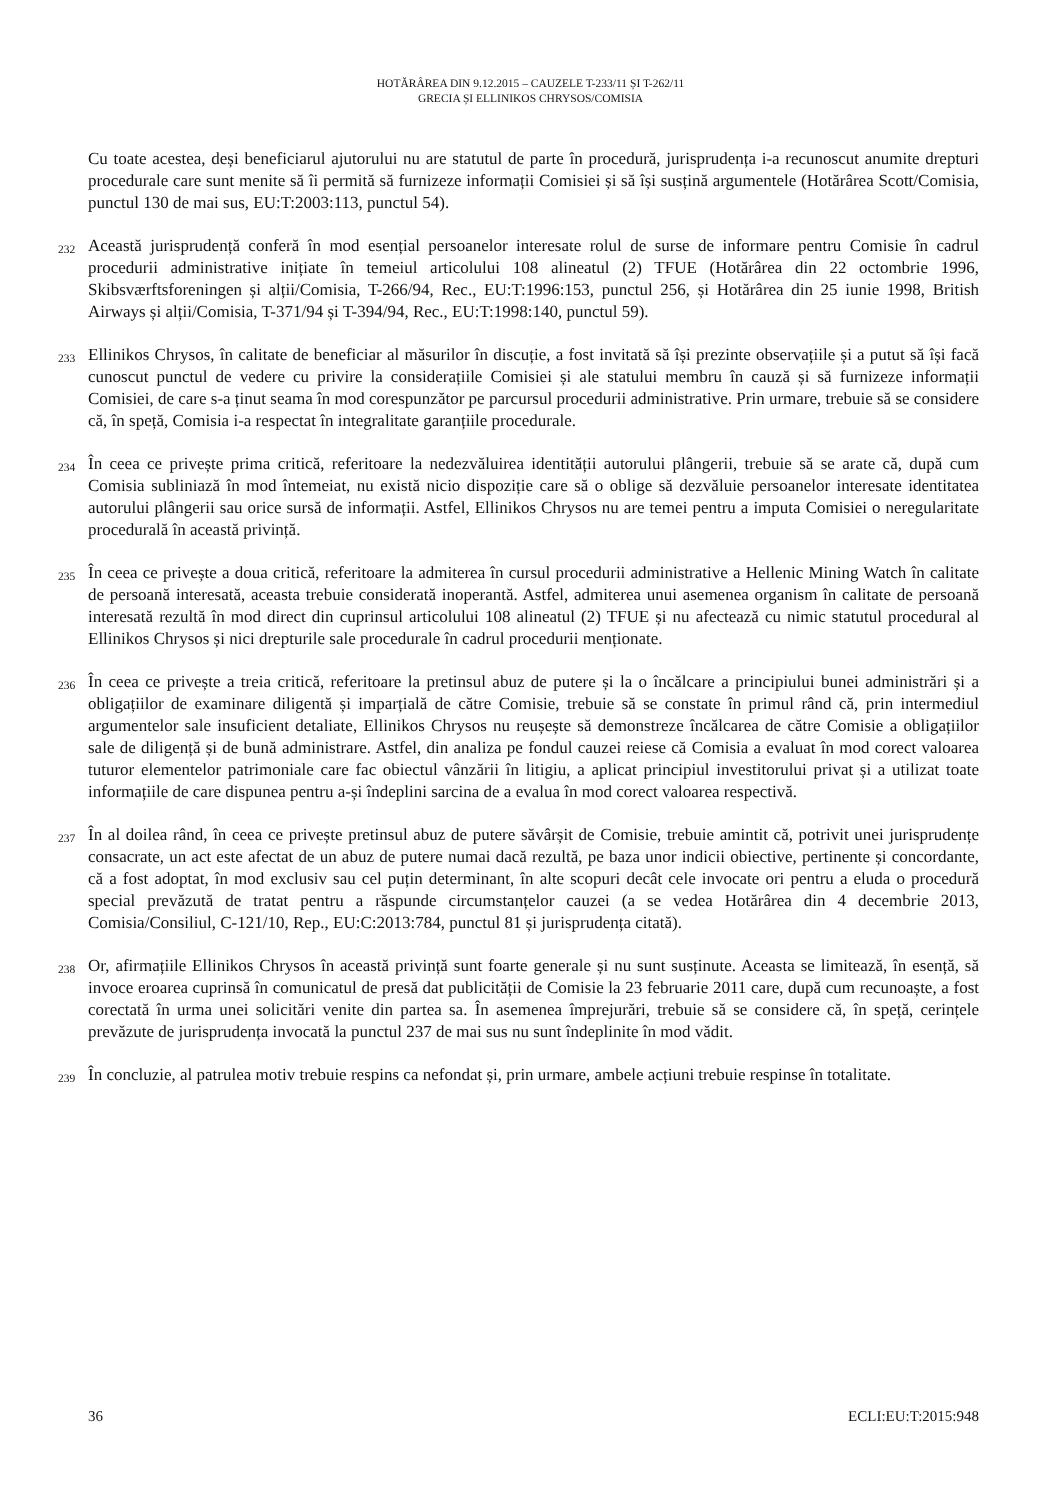HOTĂRÂREA DIN 9.12.2015 – CAUZELE T-233/11 ȘI T-262/11
GRECIA ȘI ELLINIKOS CHRYSOS/COMISIA
Cu toate acestea, deși beneficiarul ajutorului nu are statutul de parte în procedură, jurisprudența i-a recunoscut anumite drepturi procedurale care sunt menite să îi permită să furnizeze informații Comisiei și să își susțină argumentele (Hotărârea Scott/Comisia, punctul 130 de mai sus, EU:T:2003:113, punctul 54).
232
Această jurisprudență conferă în mod esențial persoanelor interesate rolul de surse de informare pentru Comisie în cadrul procedurii administrative inițiate în temeiul articolului 108 alineatul (2) TFUE (Hotărârea din 22 octombrie 1996, Skibsværftsforeningen și alții/Comisia, T-266/94, Rec., EU:T:1996:153, punctul 256, și Hotărârea din 25 iunie 1998, British Airways și alții/Comisia, T-371/94 și T-394/94, Rec., EU:T:1998:140, punctul 59).
233
Ellinikos Chrysos, în calitate de beneficiar al măsurilor în discuție, a fost invitată să își prezinte observațiile și a putut să își facă cunoscut punctul de vedere cu privire la considerațiile Comisiei și ale statului membru în cauză și să furnizeze informații Comisiei, de care s-a ținut seama în mod corespunzător pe parcursul procedurii administrative. Prin urmare, trebuie să se considere că, în speță, Comisia i-a respectat în integralitate garanțiile procedurale.
234
În ceea ce privește prima critică, referitoare la nedezvăluirea identității autorului plângerii, trebuie să se arate că, după cum Comisia subliniază în mod întemeiat, nu există nicio dispoziție care să o oblige să dezvăluie persoanelor interesate identitatea autorului plângerii sau orice sursă de informații. Astfel, Ellinikos Chrysos nu are temei pentru a imputa Comisiei o neregularitate procedurală în această privință.
235
În ceea ce privește a doua critică, referitoare la admiterea în cursul procedurii administrative a Hellenic Mining Watch în calitate de persoană interesată, aceasta trebuie considerată inoperantă. Astfel, admiterea unui asemenea organism în calitate de persoană interesată rezultă în mod direct din cuprinsul articolului 108 alineatul (2) TFUE și nu afectează cu nimic statutul procedural al Ellinikos Chrysos și nici drepturile sale procedurale în cadrul procedurii menționate.
236
În ceea ce privește a treia critică, referitoare la pretinsul abuz de putere și la o încălcare a principiului bunei administrări și a obligațiilor de examinare diligentă și imparțială de către Comisie, trebuie să se constate în primul rând că, prin intermediul argumentelor sale insuficient detaliate, Ellinikos Chrysos nu reușește să demonstreze încălcarea de către Comisie a obligațiilor sale de diligență și de bună administrare. Astfel, din analiza pe fondul cauzei reiese că Comisia a evaluat în mod corect valoarea tuturor elementelor patrimoniale care fac obiectul vânzării în litigiu, a aplicat principiul investitorului privat și a utilizat toate informațiile de care dispunea pentru a-și îndeplini sarcina de a evalua în mod corect valoarea respectivă.
237
În al doilea rând, în ceea ce privește pretinsul abuz de putere săvârșit de Comisie, trebuie amintit că, potrivit unei jurisprudențe consacrate, un act este afectat de un abuz de putere numai dacă rezultă, pe baza unor indicii obiective, pertinente și concordante, că a fost adoptat, în mod exclusiv sau cel puțin determinant, în alte scopuri decât cele invocate ori pentru a eluda o procedură special prevăzută de tratat pentru a răspunde circumstanțelor cauzei (a se vedea Hotărârea din 4 decembrie 2013, Comisia/Consiliul, C-121/10, Rep., EU:C:2013:784, punctul 81 și jurisprudența citată).
238
Or, afirmațiile Ellinikos Chrysos în această privință sunt foarte generale și nu sunt susținute. Aceasta se limitează, în esență, să invoce eroarea cuprinsă în comunicatul de presă dat publicității de Comisie la 23 februarie 2011 care, după cum recunoaște, a fost corectată în urma unei solicitări venite din partea sa. În asemenea împrejurări, trebuie să se considere că, în speță, cerințele prevăzute de jurisprudența invocată la punctul 237 de mai sus nu sunt îndeplinite în mod vădit.
239
În concluzie, al patrulea motiv trebuie respins ca nefondat și, prin urmare, ambele acțiuni trebuie respinse în totalitate.
36 ECLI:EU:T:2015:948